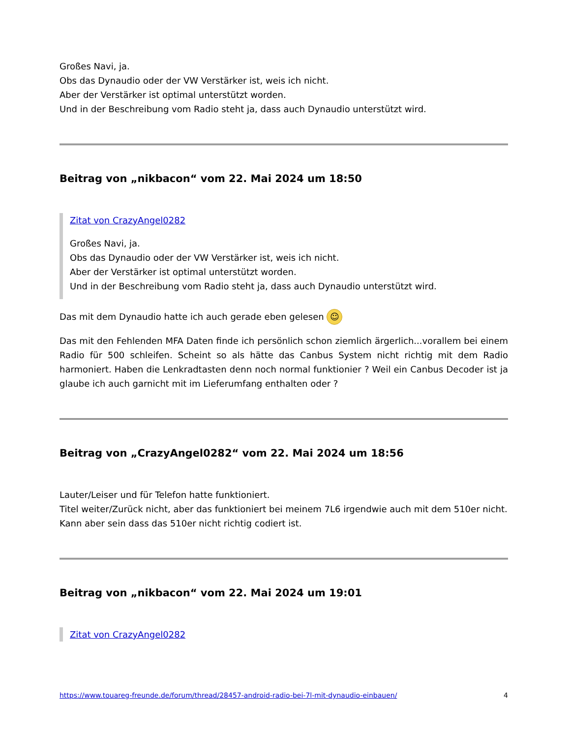Großes Navi, ja.
Obs das Dynaudio oder der VW Verstärker ist, weis ich nicht.
Aber der Verstärker ist optimal unterstützt worden.
Und in der Beschreibung vom Radio steht ja, dass auch Dynaudio unterstützt wird.
Beitrag von „nikbacon“ vom 22. Mai 2024 um 18:50
Zitat von CrazyAngel0282
Großes Navi, ja.
Obs das Dynaudio oder der VW Verstärker ist, weis ich nicht.
Aber der Verstärker ist optimal unterstützt worden.
Und in der Beschreibung vom Radio steht ja, dass auch Dynaudio unterstützt wird.
Das mit dem Dynaudio hatte ich auch gerade eben gelesen ☺
Das mit den Fehlenden MFA Daten finde ich persönlich schon ziemlich ärgerlich...vorallem bei einem Radio für 500 schleifen. Scheint so als hätte das Canbus System nicht richtig mit dem Radio harmoniert. Haben die Lenkradtasten denn noch normal funktionier ? Weil ein Canbus Decoder ist ja glaube ich auch garnicht mit im Lieferumfang enthalten oder ?
Beitrag von „CrazyAngel0282“ vom 22. Mai 2024 um 18:56
Lauter/Leiser und für Telefon hatte funktioniert.
Titel weiter/Zurück nicht, aber das funktioniert bei meinem 7L6 irgendwie auch mit dem 510er nicht.
Kann aber sein dass das 510er nicht richtig codiert ist.
Beitrag von „nikbacon“ vom 22. Mai 2024 um 19:01
Zitat von CrazyAngel0282
https://www.touareg-freunde.de/forum/thread/28457-android-radio-bei-7l-mit-dynaudio-einbauen/ 4